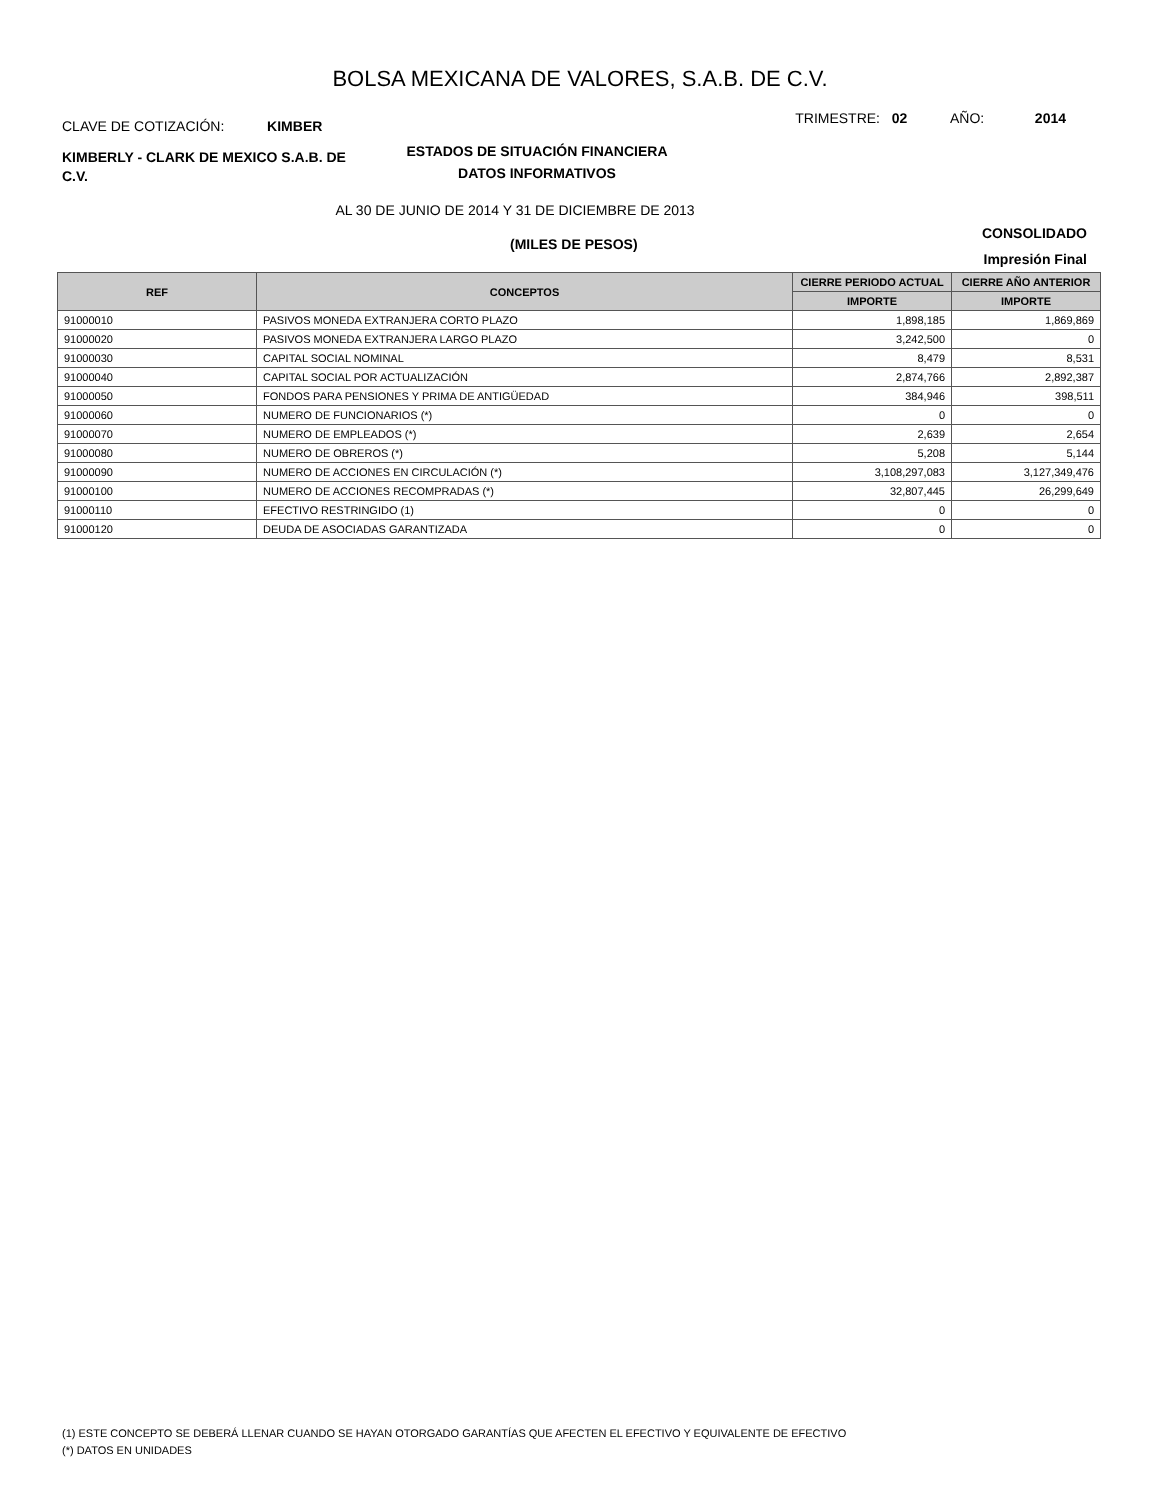BOLSA MEXICANA DE VALORES, S.A.B. DE C.V.
CLAVE DE COTIZACIÓN: KIMBER
TRIMESTRE: 02 AÑO: 2014
KIMBERLY - CLARK DE MEXICO S.A.B. DE C.V.
ESTADOS DE SITUACIÓN FINANCIERA
DATOS INFORMATIVOS
AL 30 DE JUNIO DE 2014 Y 31 DE DICIEMBRE DE 2013
(MILES DE PESOS)
CONSOLIDADO
Impresión Final
| REF | CONCEPTOS | CIERRE PERIODO ACTUAL | CIERRE AÑO ANTERIOR |
| --- | --- | --- | --- |
| | | IMPORTE | IMPORTE |
| 91000010 | PASIVOS MONEDA EXTRANJERA CORTO PLAZO | 1,898,185 | 1,869,869 |
| 91000020 | PASIVOS MONEDA EXTRANJERA LARGO PLAZO | 3,242,500 | 0 |
| 91000030 | CAPITAL SOCIAL NOMINAL | 8,479 | 8,531 |
| 91000040 | CAPITAL SOCIAL POR ACTUALIZACIÓN | 2,874,766 | 2,892,387 |
| 91000050 | FONDOS PARA PENSIONES Y PRIMA DE ANTIGÜEDAD | 384,946 | 398,511 |
| 91000060 | NUMERO DE FUNCIONARIOS (*) | 0 | 0 |
| 91000070 | NUMERO DE EMPLEADOS (*) | 2,639 | 2,654 |
| 91000080 | NUMERO DE OBREROS (*) | 5,208 | 5,144 |
| 91000090 | NUMERO DE ACCIONES EN CIRCULACIÓN (*) | 3,108,297,083 | 3,127,349,476 |
| 91000100 | NUMERO DE ACCIONES RECOMPRADAS (*) | 32,807,445 | 26,299,649 |
| 91000110 | EFECTIVO RESTRINGIDO (1) | 0 | 0 |
| 91000120 | DEUDA DE ASOCIADAS GARANTIZADA | 0 | 0 |
(1) ESTE CONCEPTO SE DEBERÁ LLENAR CUANDO SE HAYAN OTORGADO GARANTÍAS QUE AFECTEN EL EFECTIVO Y EQUIVALENTE DE EFECTIVO
(*) DATOS EN UNIDADES